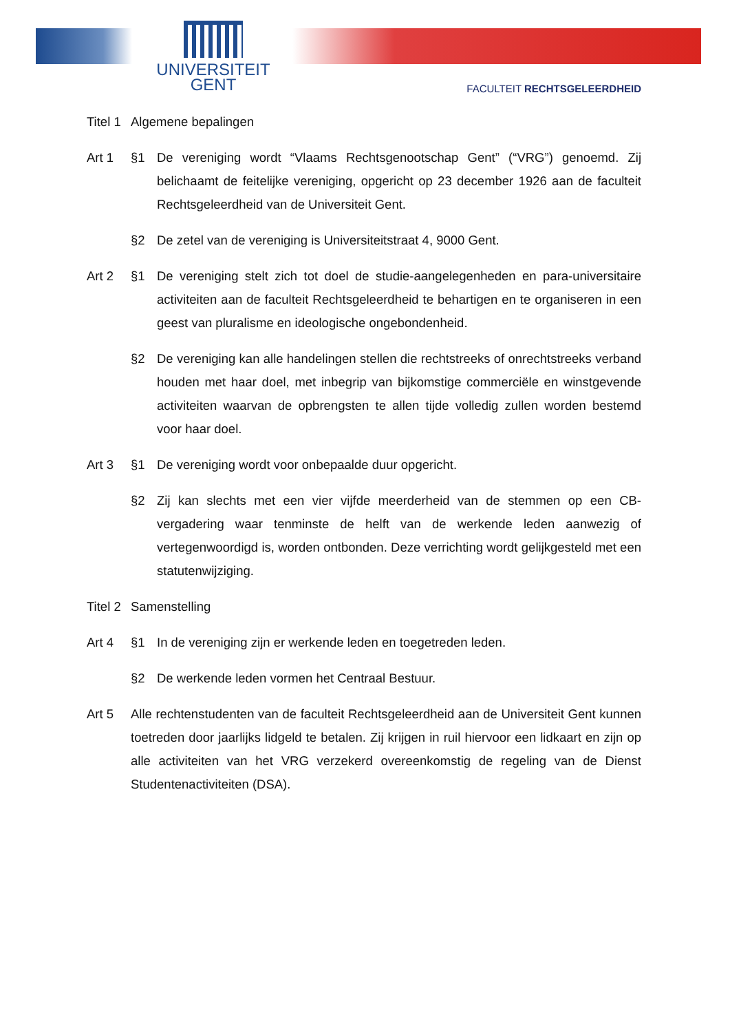UNIVERSITEIT
GENT
FACULTEIT RECHTSGELEERDHEID
Titel 1
Algemene bepalingen
Art 1 §1 De vereniging wordt “Vlaams Rechtsgenootschap Gent” (“VRG”) genoemd. Zij belichaamt de feitelijke vereniging, opgericht op 23 december 1926 aan de faculteit Rechtsgeleerdheid van de Universiteit Gent.
§2 De zetel van de vereniging is Universiteitstraat 4, 9000 Gent.
Art 2 §1 De vereniging stelt zich tot doel de studie-aangelegenheden en para-universitaire activiteiten aan de faculteit Rechtsgeleerdheid te behartigen en te organiseren in een geest van pluralisme en ideologische ongebondenheid.
§2 De vereniging kan alle handelingen stellen die rechtstreeks of onrechtstreeks verband houden met haar doel, met inbegrip van bijkomstige commerciële en winstgevende activiteiten waarvan de opbrengsten te allen tijde volledig zullen worden bestemd voor haar doel.
Art 3 §1 De vereniging wordt voor onbepaalde duur opgericht.
§2 Zij kan slechts met een vier vijfde meerderheid van de stemmen op een CB-vergadering waar tenminste de helft van de werkende leden aanwezig of vertegenwoordigd is, worden ontbonden. Deze verrichting wordt gelijkgesteld met een statutenwijziging.
Titel 2
Samenstelling
Art 4 §1 In de vereniging zijn er werkende leden en toegetreden leden.
§2 De werkende leden vormen het Centraal Bestuur.
Art 5 Alle rechtenstudenten van de faculteit Rechtsgeleerdheid aan de Universiteit Gent kunnen toetreden door jaarlijks lidgeld te betalen. Zij krijgen in ruil hiervoor een lidkaart en zijn op alle activiteiten van het VRG verzekerd overeenkomstig de regeling van de Dienst Studentenactiviteiten (DSA).